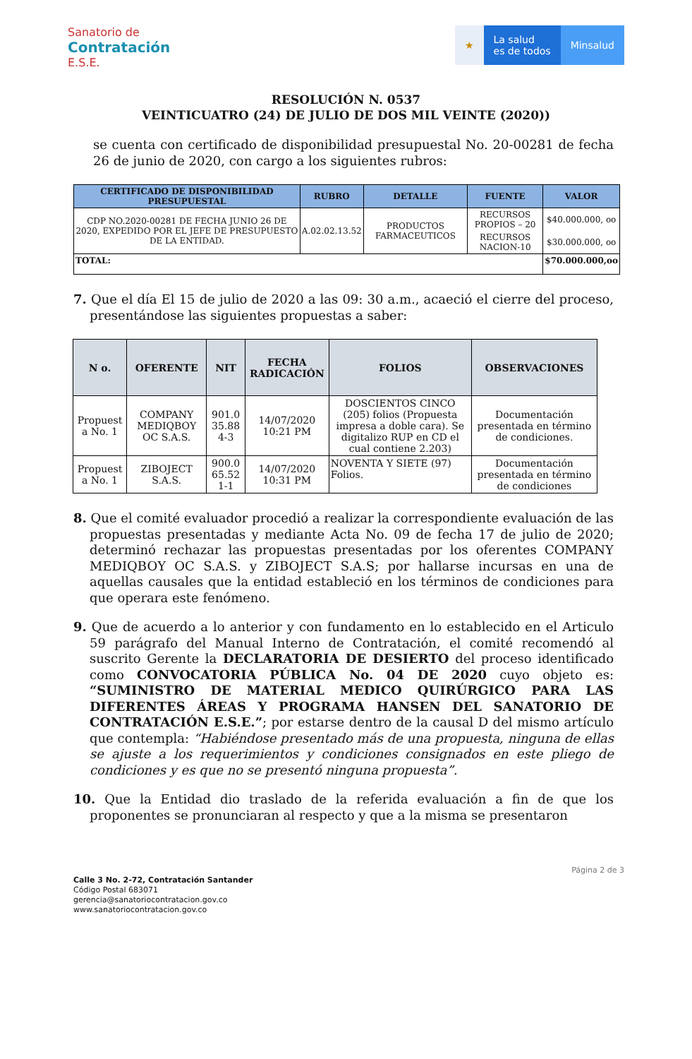Sanatorio de
Contratación
E.S.E.
★ La salud
es de todos
Minsalud
RESOLUCIÓN N. 0537
VEINTICUATRO (24) DE JULIO DE DOS MIL VEINTE (2020))
se cuenta con certificado de disponibilidad presupuestal No. 20-00281 de fecha 26 de junio de 2020, con cargo a los siguientes rubros:
| CERTIFICADO DE DISPONIBILIDAD PRESUPUESTAL | RUBRO | DETALLE | FUENTE | VALOR |
| --- | --- | --- | --- | --- |
| CDP NO.2020-00281 DE FECHA JUNIO 26 DE 2020, EXPEDIDO POR EL JEFE DE PRESUPUESTO DE LA ENTIDAD. | A.02.02.13.52 | PRODUCTOS FARMACEUTICOS | RECURSOS PROPIOS – 20 | $40.000.000, oo |
| | | | RECURSOS NACION-10 | $30.000.000, oo |
| TOTAL: | | | | $70.000.000,oo |
7. Que el día El 15 de julio de 2020 a las 09: 30 a.m., acaeció el cierre del proceso, presentándose las siguientes propuestas a saber:
| N o. | OFERENTE | NIT | FECHA RADICACIÓN | FOLIOS | OBSERVACIONES |
| --- | --- | --- | --- | --- | --- |
| Propuest a No. 1 | COMPANY MEDIQBOY OC S.A.S. | 901.0 35.88 4-3 | 14/07/2020 10:21 PM | DOSCIENTOS CINCO (205) folios (Propuesta impresa a doble cara). Se digitalizo RUP en CD el cual contiene 2.203) | Documentación presentada en término de condiciones. |
| Propuest a No. 1 | ZIBOJECT S.A.S. | 900.0 65.52 1-1 | 14/07/2020 10:31 PM | NOVENTA Y SIETE (97) Folios. | Documentación presentada en término de condiciones |
8. Que el comité evaluador procedió a realizar la correspondiente evaluación de las propuestas presentadas y mediante Acta No. 09 de fecha 17 de julio de 2020; determinó rechazar las propuestas presentadas por los oferentes COMPANY MEDIQBOY OC S.A.S. y ZIBOJECT S.A.S; por hallarse incursas en una de aquellas causales que la entidad estableció en los términos de condiciones para que operara este fenómeno.
9. Que de acuerdo a lo anterior y con fundamento en lo establecido en el Articulo 59 parágrafo del Manual Interno de Contratación, el comité recomendó al suscrito Gerente la DECLARATORIA DE DESIERTO del proceso identificado como CONVOCATORIA PÚBLICA No. 04 DE 2020 cuyo objeto es: “SUMINISTRO DE MATERIAL MEDICO QUIRÚRGICO PARA LAS DIFERENTES ÁREAS Y PROGRAMA HANSEN DEL SANATORIO DE CONTRATACIÓN E.S.E.”; por estarse dentro de la causal D del mismo artículo que contempla: “Habiéndose presentado más de una propuesta, ninguna de ellas se ajuste a los requerimientos y condiciones consignados en este pliego de condiciones y es que no se presentó ninguna propuesta”.
10. Que la Entidad dio traslado de la referida evaluación a fin de que los proponentes se pronunciaran al respecto y que a la misma se presentaron
Página 2 de 3
Calle 3 No. 2-72, Contratación Santander
Código Postal 683071
gerencia@sanatoriocontratacion.gov.co
www.sanatoriocontratacion.gov.co